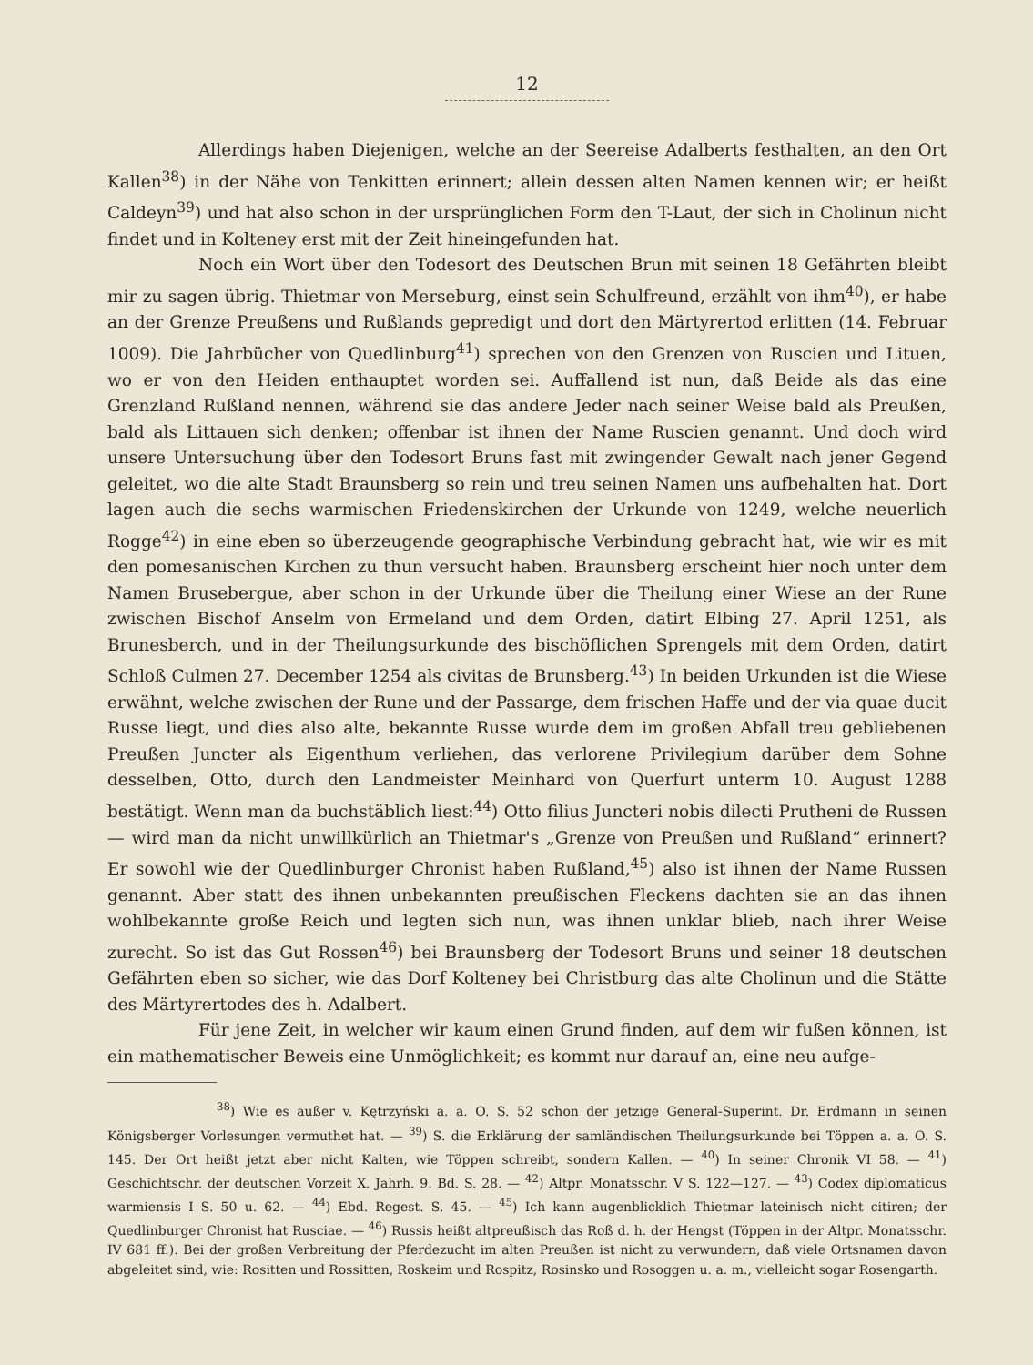12
Allerdings haben Diejenigen, welche an der Seereise Adalberts festhalten, an den Ort Kallen<sup>38</sup>) in der Nähe von Tenkitten erinnert; allein dessen alten Namen kennen wir; er heißt Caldeyn<sup>39</sup>) und hat also schon in der ursprünglichen Form den T-Laut, der sich in Cholinun nicht findet und in Kolteney erst mit der Zeit hineingefunden hat.
Noch ein Wort über den Todesort des Deutschen Brun mit seinen 18 Gefährten bleibt mir zu sagen übrig. Thietmar von Merseburg, einst sein Schulfreund, erzählt von ihm<sup>40</sup>), er habe an der Grenze Preußens und Rußlands gepredigt und dort den Märtyrertod erlitten (14. Februar 1009). Die Jahrbücher von Quedlinburg<sup>41</sup>) sprechen von den Grenzen von Ruscien und Lituen, wo er von den Heiden enthauptet worden sei. Auffallend ist nun, daß Beide als das eine Grenzland Rußland nennen, während sie das andere Jeder nach seiner Weise bald als Preußen, bald als Littauen sich denken; offenbar ist ihnen der Name Ruscien genannt. Und doch wird unsere Untersuchung über den Todesort Bruns fast mit zwingender Gewalt nach jener Gegend geleitet, wo die alte Stadt Braunsberg so rein und treu seinen Namen uns aufbehalten hat. Dort lagen auch die sechs warmischen Friedenskirchen der Urkunde von 1249, welche neuerlich Rogge<sup>42</sup>) in eine eben so überzeugende geographische Verbindung gebracht hat, wie wir es mit den pomesanischen Kirchen zu thun versucht haben. Braunsberg erscheint hier noch unter dem Namen Brusebergue, aber schon in der Urkunde über die Theilung einer Wiese an der Rune zwischen Bischof Anselm von Ermeland und dem Orden, datirt Elbing 27. April 1251, als Brunesberch, und in der Theilungsurkunde des bischöflichen Sprengels mit dem Orden, datirt Schloß Culmen 27. December 1254 als civitas de Brunsberg.<sup>43</sup>) In beiden Urkunden ist die Wiese erwähnt, welche zwischen der Rune und der Passarge, dem frischen Haffe und der via quae ducit Russe liegt, und dies also alte, bekannte Russe wurde dem im großen Abfall treu gebliebenen Preußen Juncter als Eigenthum verliehen, das verlorene Privilegium darüber dem Sohne desselben, Otto, durch den Landmeister Meinhard von Querfurt unterm 10. August 1288 bestätigt. Wenn man da buchstäblich liest:<sup>44</sup>) Otto filius Juncteri nobis dilecti Pruthenі de Russen — wird man da nicht unwillkürlich an Thietmar's „Grenze von Preußen und Rußland“ erinnert? Er sowohl wie der Quedlinburger Chronist haben Rußland,<sup>45</sup>) also ist ihnen der Name Russen genannt. Aber statt des ihnen unbekannten preußischen Fleckens dachten sie an das ihnen wohlbekannte große Reich und legten sich nun, was ihnen unklar blieb, nach ihrer Weise zurecht. So ist das Gut Rossen<sup>46</sup>) bei Braunsberg der Todesort Bruns und seiner 18 deutschen Gefährten eben so sicher, wie das Dorf Kolteney bei Christburg das alte Cholinun und die Stätte des Märtyrertodes des h. Adalbert.
Für jene Zeit, in welcher wir kaum einen Grund finden, auf dem wir fußen können, ist ein mathematischer Beweis eine Unmöglichkeit; es kommt nur darauf an, eine neu aufge-
<sup>38</sup>) Wie es außer v. Kętrzyński a. a. O. S. 52 schon der jetzige General-Superint. Dr. Erdmann in seinen Königsberger Vorlesungen vermuthet hat. — <sup>39</sup>) S. die Erklärung der samländischen Theilungsurkunde bei Töppen a. a. O. S. 145. Der Ort heißt jetzt aber nicht Kalten, wie Töppen schreibt, sondern Kallen. — <sup>40</sup>) In seiner Chronik VI 58. — <sup>41</sup>) Geschichtschr. der deutschen Vorzeit X. Jahrh. 9. Bd. S. 28. — <sup>42</sup>) Altpr. Monatsschr. V S. 122—127. — <sup>43</sup>) Codex diplomaticus warmiensis I S. 50 u. 62. — <sup>44</sup>) Ebd. Regest. S. 45. — <sup>45</sup>) Ich kann augenblicklich Thietmar lateinisch nicht citiren; der Quedlinburger Chronist hat Rusciae. — <sup>46</sup>) Russis heißt altpreußisch das Roß d. h. der Hengst (Töppen in der Altpr. Monatsschr. IV 681 ff.). Bei der großen Verbreitung der Pferdezucht im alten Preußen ist nicht zu verwundern, daß viele Ortsnamen davon abgeleitet sind, wie: Rositten und Rossitten, Roskeim und Rospitz, Rosinsko und Rosoggen u. a. m., vielleicht sogar Rosengarth.